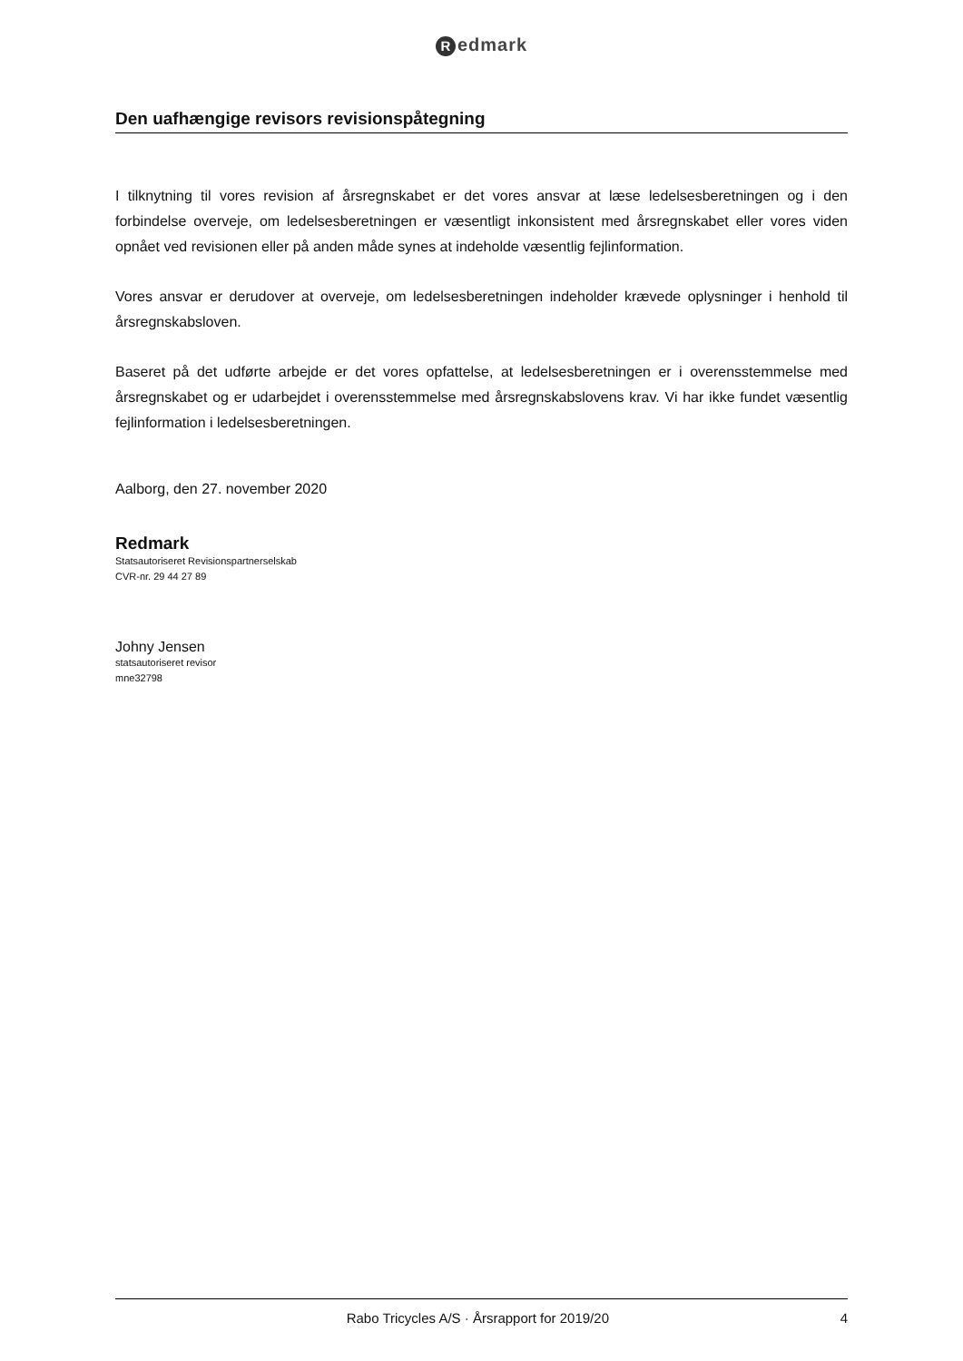Redmark
Den uafhængige revisors revisionspåtegning
I tilknytning til vores revision af årsregnskabet er det vores ansvar at læse ledelsesberetningen og i den forbindelse overveje, om ledelsesberetningen er væsentligt inkonsistent med årsregnskabet eller vores viden opnået ved revisionen eller på anden måde synes at indeholde væsentlig fejlinformation.
Vores ansvar er derudover at overveje, om ledelsesberetningen indeholder krævede oplysninger i henhold til årsregnskabsloven.
Baseret på det udførte arbejde er det vores opfattelse, at ledelsesberetningen er i overensstemmelse med årsregnskabet og er udarbejdet i overensstemmelse med årsregnskabslovens krav. Vi har ikke fundet væsentlig fejlinformation i ledelsesberetningen.
Aalborg, den 27. november 2020
Redmark
Statsautoriseret Revisionspartnerselskab
CVR-nr. 29 44 27 89
Johny Jensen
statsautoriseret revisor
mne32798
Rabo Tricycles A/S · Årsrapport for 2019/20
4